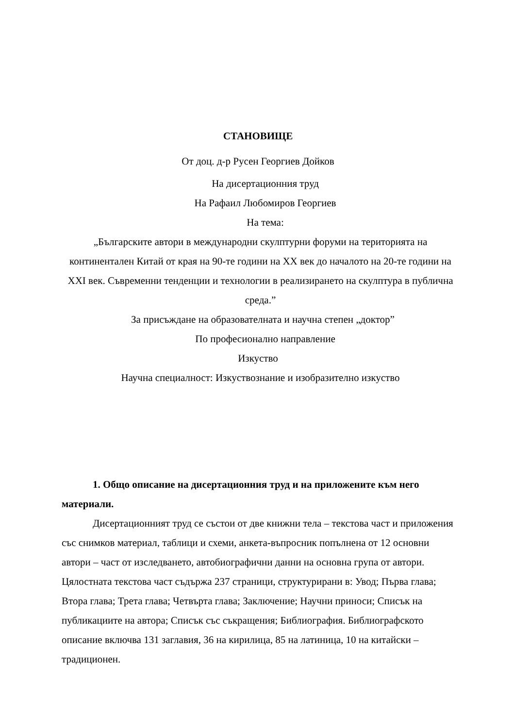СТАНОВИЩЕ
От доц. д-р Русен Георгиев Дойков
На дисертационния труд
На Рафаил Любомиров Георгиев
На тема:
„Българските автори в международни скулптурни форуми на територията на континентален Китай от края на 90-те години на XX век до началото на 20-те години на XXI век. Съвременни тенденции и технологии в реализирането на скулптура в публична среда.”
За присъждане на образователната и научна степен „доктор”
По професионално направление
Изкуство
Научна специалност: Изкуствознание и изобразително изкуство
1. Общо описание на дисертационния труд и на приложените към него материали.
Дисертационният труд се състои от две книжни тела – текстова част и приложения със снимков материал, таблици и схеми, анкета-въпросник попълнена от 12 основни автори – част от изследването, автобиографични данни на основна група от автори. Цялостната текстова част съдържа 237 страници, структурирани в: Увод; Първа глава; Втора глава; Трета глава; Четвърта глава; Заключение; Научни приноси; Списък на публикациите на автора; Списък със съкращения; Библиография. Библиографското описание включва 131 заглавия, 36 на кирилица, 85 на латиница, 10 на китайски – традиционен.